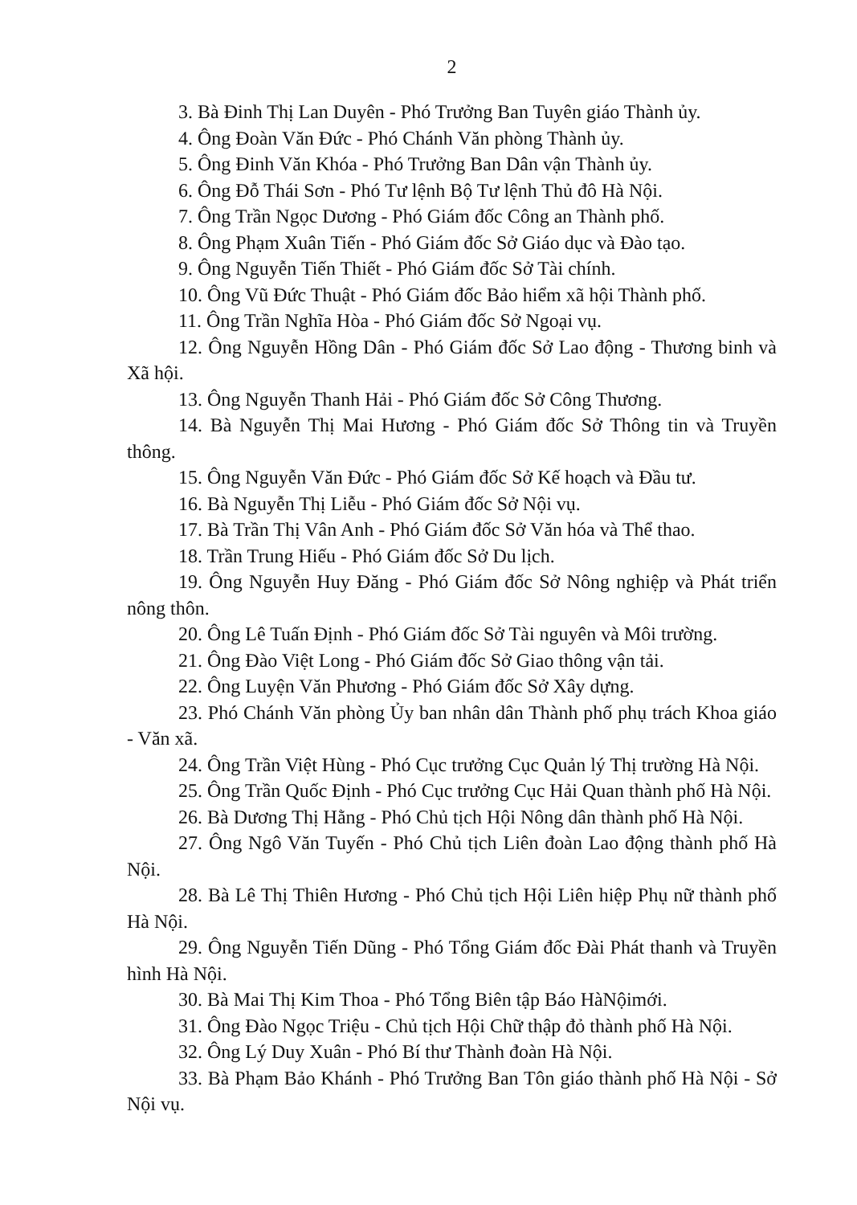2
3. Bà Đinh Thị Lan Duyên - Phó Trưởng Ban Tuyên giáo Thành ủy.
4. Ông Đoàn Văn Đức - Phó Chánh Văn phòng Thành ủy.
5. Ông Đinh Văn Khóa - Phó Trưởng Ban Dân vận Thành ủy.
6. Ông Đỗ Thái Sơn - Phó Tư lệnh Bộ Tư lệnh Thủ đô Hà Nội.
7. Ông Trần Ngọc Dương - Phó Giám đốc Công an Thành phố.
8. Ông Phạm Xuân Tiến - Phó Giám đốc Sở Giáo dục và Đào tạo.
9. Ông Nguyễn Tiến Thiết - Phó Giám đốc Sở Tài chính.
10. Ông Vũ Đức Thuật - Phó Giám đốc Bảo hiểm xã hội Thành phố.
11. Ông Trần Nghĩa Hòa - Phó Giám đốc Sở Ngoại vụ.
12. Ông Nguyễn Hồng Dân - Phó Giám đốc Sở Lao động - Thương binh và Xã hội.
13. Ông Nguyễn Thanh Hải - Phó Giám đốc Sở Công Thương.
14. Bà Nguyễn Thị Mai Hương - Phó Giám đốc Sở Thông tin và Truyền thông.
15. Ông Nguyễn Văn Đức - Phó Giám đốc Sở Kế hoạch và Đầu tư.
16. Bà Nguyễn Thị Liễu - Phó Giám đốc Sở Nội vụ.
17. Bà Trần Thị Vân Anh - Phó Giám đốc Sở Văn hóa và Thể thao.
18. Trần Trung Hiếu - Phó Giám đốc Sở Du lịch.
19. Ông Nguyễn Huy Đăng - Phó Giám đốc Sở Nông nghiệp và Phát triển nông thôn.
20. Ông Lê Tuấn Định - Phó Giám đốc Sở Tài nguyên và Môi trường.
21. Ông Đào Việt Long - Phó Giám đốc Sở Giao thông vận tải.
22. Ông Luyện Văn Phương - Phó Giám đốc Sở Xây dựng.
23. Phó Chánh Văn phòng Ủy ban nhân dân Thành phố phụ trách Khoa giáo - Văn xã.
24. Ông Trần Việt Hùng - Phó Cục trưởng Cục Quản lý Thị trường Hà Nội.
25. Ông Trần Quốc Định - Phó Cục trưởng Cục Hải Quan thành phố Hà Nội.
26. Bà Dương Thị Hằng - Phó Chủ tịch Hội Nông dân thành phố Hà Nội.
27. Ông Ngô Văn Tuyến - Phó Chủ tịch Liên đoàn Lao động thành phố Hà Nội.
28. Bà Lê Thị Thiên Hương - Phó Chủ tịch Hội Liên hiệp Phụ nữ thành phố Hà Nội.
29. Ông Nguyễn Tiến Dũng - Phó Tổng Giám đốc Đài Phát thanh và Truyền hình Hà Nội.
30. Bà Mai Thị Kim Thoa - Phó Tổng Biên tập Báo HàNộimới.
31. Ông Đào Ngọc Triệu - Chủ tịch Hội Chữ thập đỏ thành phố Hà Nội.
32. Ông Lý Duy Xuân - Phó Bí thư Thành đoàn Hà Nội.
33. Bà Phạm Bảo Khánh - Phó Trưởng Ban Tôn giáo thành phố Hà Nội - Sở Nội vụ.